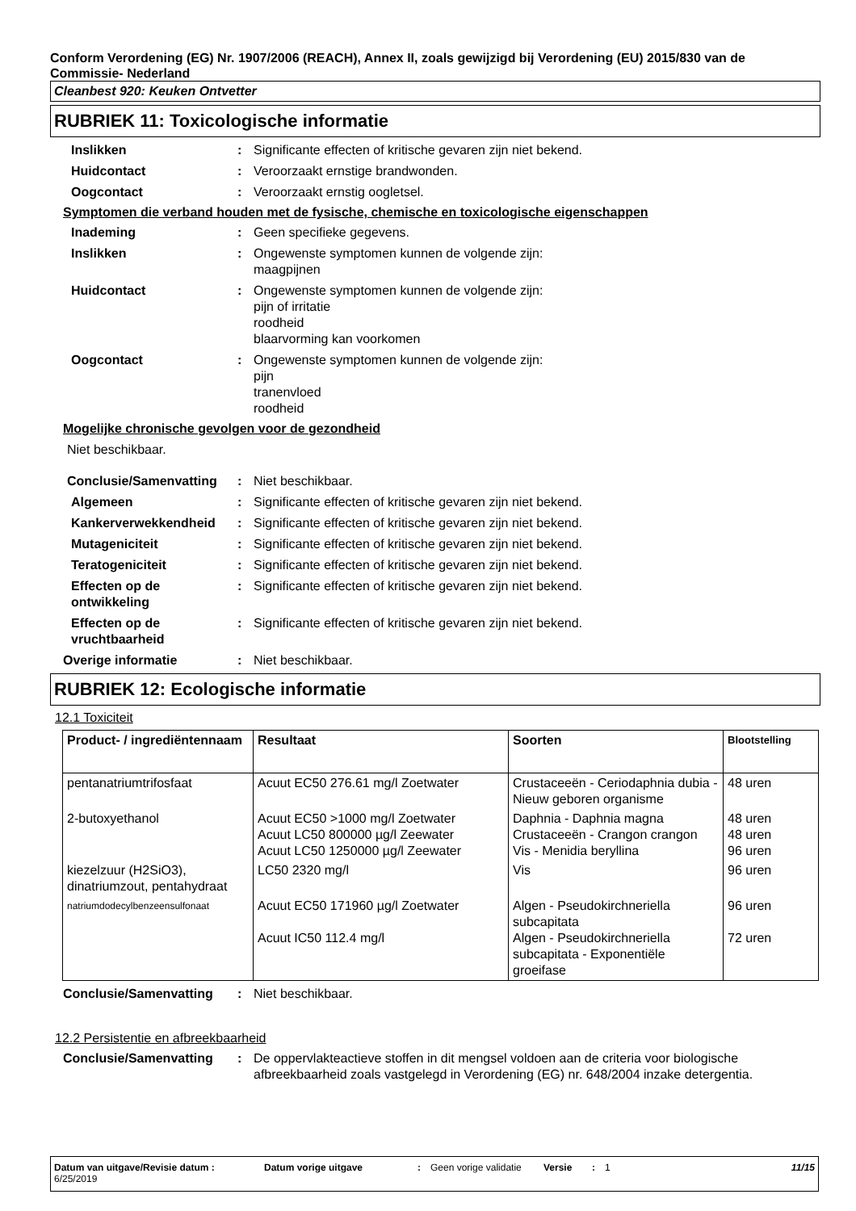Conform Verordening (EG) Nr. 1907/2006 (REACH), Annex II, zoals gewijzigd bij Verordening (EU) 2015/830 van de Commissie- Nederland
Cleanbest 920: Keuken Ontvetter
RUBRIEK 11: Toxicologische informatie
Inslikken : Significante effecten of kritische gevaren zijn niet bekend.
Huidcontact : Veroorzaakt ernstige brandwonden.
Oogcontact : Veroorzaakt ernstig oogletsel.
Symptomen die verband houden met de fysische, chemische en toxicologische eigenschappen
Inademing : Geen specifieke gegevens.
Inslikken : Ongewenste symptomen kunnen de volgende zijn:
maagpijnen
Huidcontact : Ongewenste symptomen kunnen de volgende zijn:
pijn of irritatie
roodheid
blaarvorming kan voorkomen
Oogcontact : Ongewenste symptomen kunnen de volgende zijn:
pijn
tranenvloed
roodheid
Mogelijke chronische gevolgen voor de gezondheid
Niet beschikbaar.
Conclusie/Samenvatting : Niet beschikbaar.
Algemeen : Significante effecten of kritische gevaren zijn niet bekend.
Kankerverwekkendheid : Significante effecten of kritische gevaren zijn niet bekend.
Mutageniciteit : Significante effecten of kritische gevaren zijn niet bekend.
Teratogeniciteit : Significante effecten of kritische gevaren zijn niet bekend.
Effecten op de ontwikkeling
: Significante effecten of kritische gevaren zijn niet bekend.
Effecten op de vruchtbaarheid
: Significante effecten of kritische gevaren zijn niet bekend.
Overige informatie : Niet beschikbaar.
RUBRIEK 12: Ecologische informatie
12.1 Toxiciteit
| Product- / ingrediëntennaam | Resultaat | Soorten | Blootstelling |
| --- | --- | --- | --- |
| pentanatriumtrifosfaat | Acuut EC50 276.61 mg/l Zoetwater | Crustaceeën - Ceriodaphnia dubia - Nieuw geboren organisme | 48 uren |
| 2-butoxyethanol | Acuut EC50 >1000 mg/l Zoetwater Acuut LC50 800000 µg/l Zeewater Acuut LC50 1250000 µg/l Zeewater | Daphnia - Daphnia magna Crustaceeën - Crangon crangon Vis - Menidia beryllina | 48 uren 48 uren 96 uren |
| kiezelzuur (H2SiO3), dinatriumzout, pentahydraat | LC50 2320 mg/l | Vis | 96 uren |
| natriumdodecylbenzeensulfonaat | Acuut EC50 171960 µg/l Zoetwater Acuut IC50 112.4 mg/l | Algen - Pseudokirchneriella subcapitata Algen - Pseudokirchneriella subcapitata - Exponentiële groeifase | 96 uren 72 uren |
Conclusie/Samenvatting : Niet beschikbaar.
12.2 Persistentie en afbreekbaarheid
Conclusie/Samenvatting : De oppervlakteactieve stoffen in dit mengsel voldoen aan de criteria voor biologische afbreekbaarheid zoals vastgelegd in Verordening (EG) nr. 648/2004 inzake detergentia.
Datum van uitgave/Revisie datum : 6/25/2019
Datum vorige uitgave : Geen vorige validatie
Versie : 1 11/15